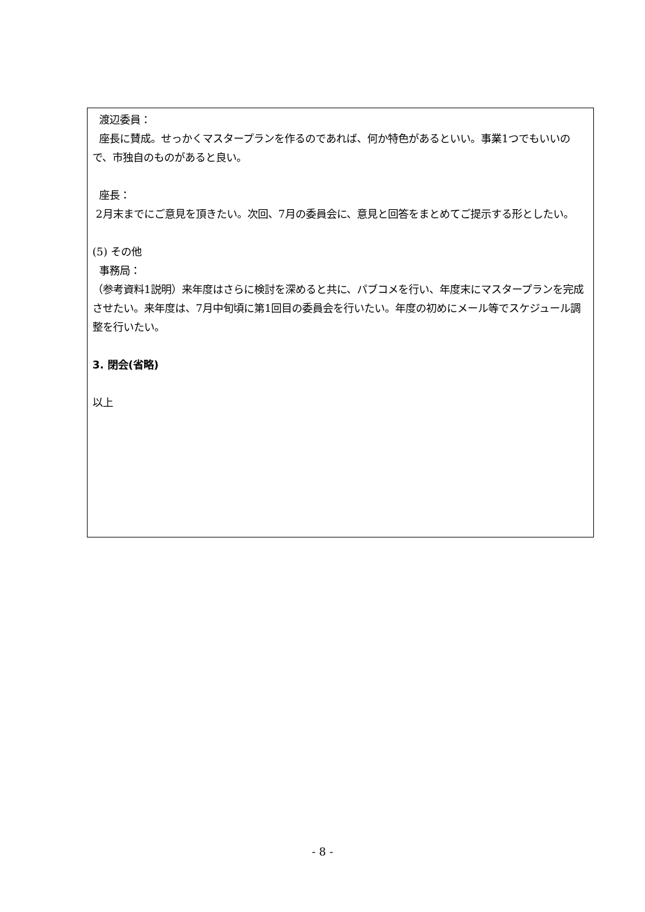渡辺委員：
座長に賛成。せっかくマスタープランを作るのであれば、何か特色があるといい。事業1つでもいいので、市独自のものがあると良い。
座長：
2月末までにご意見を頂きたい。次回、7月の委員会に、意見と回答をまとめてご提示する形としたい。
(5) その他
事務局：
（参考資料1説明）来年度はさらに検討を深めると共に、パブコメを行い、年度末にマスタープランを完成させたい。来年度は、7月中旬頃に第1回目の委員会を行いたい。年度の初めにメール等でスケジュール調整を行いたい。
3. 閉会(省略)
以上
- 8 -